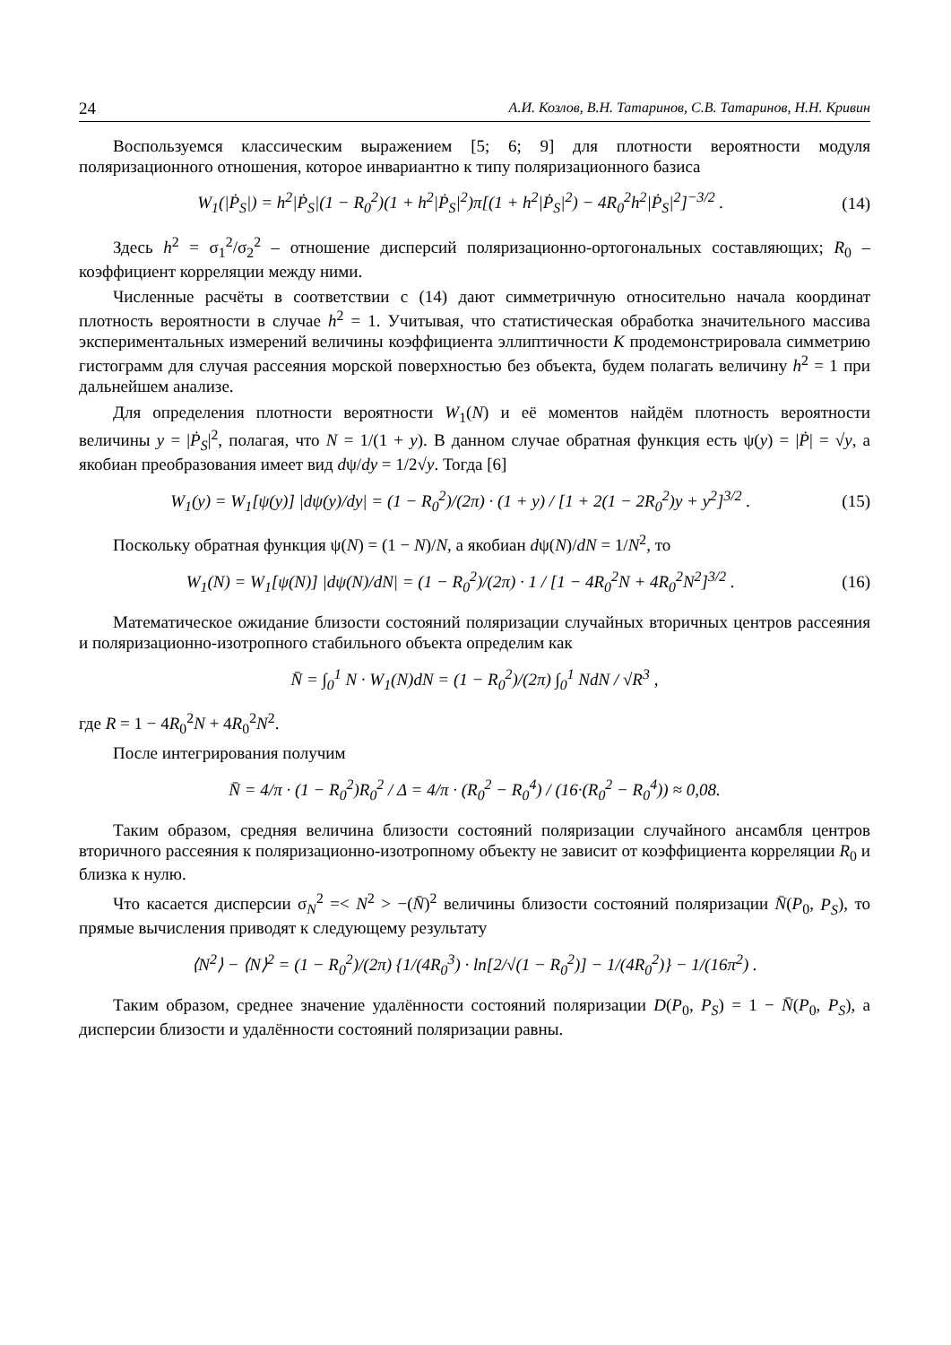24 А.И. Козлов, В.Н. Татаринов, С.В. Татаринов, Н.Н. Кривин
Воспользуемся классическим выражением [5; 6; 9] для плотности вероятности модуля поляризационного отношения, которое инвариантно к типу поляризационного базиса
W<sub>1</sub>(|Ṗ<sub>S</sub>|) = h<sup>2</sup>|Ṗ<sub>S</sub>|(1 − R<sub>0</sub><sup>2</sup>)(1 + h<sup>2</sup>|Ṗ<sub>S</sub>|<sup>2</sup>)π[(1 + h<sup>2</sup>|Ṗ<sub>S</sub>|<sup>2</sup>) − 4R<sub>0</sub><sup>2</sup>h<sup>2</sup>|Ṗ<sub>S</sub>|<sup>2</sup>]<sup>−3/2</sup> . (14)
Здесь h<sup>2</sup> = σ<sub>1</sub><sup>2</sup>/σ<sub>2</sub><sup>2</sup> – отношение дисперсий поляризационно-ортогональных составляющих; R<sub>0</sub> – коэффициент корреляции между ними.
Численные расчёты в соответствии с (14) дают симметричную относительно начала координат плотность вероятности в случае h<sup>2</sup> = 1. Учитывая, что статистическая обработка значительного массива экспериментальных измерений величины коэффициента эллиптичности К продемонстрировала симметрию гистограмм для случая рассеяния морской поверхностью без объекта, будем полагать величину h<sup>2</sup> = 1 при дальнейшем анализе.
Для определения плотности вероятности W<sub>1</sub>(N) и её моментов найдём плотность вероятности величины y = |Ṗ<sub>S</sub>|<sup>2</sup>, полагая, что N = 1/(1 + y). В данном случае обратная функция есть ψ(y) = |Ṗ| = √y, а якобиан преобразования имеет вид dψ/dy = 1/2√y. Тогда [6]
W<sub>1</sub>(y) = W<sub>1</sub>[ψ(y)] |dψ(y)/dy| = (1 − R<sub>0</sub><sup>2</sup>)/(2π) · (1 + y) / [1 + 2(1 − 2R<sub>0</sub><sup>2</sup>)y + y<sup>2</sup>]<sup>3/2</sup> . (15)
Поскольку обратная функция ψ(N) = (1 − N)/N, а якобиан dψ(N)/dN = 1/N<sup>2</sup>, то
W<sub>1</sub>(N) = W<sub>1</sub>[ψ(N)] |dψ(N)/dN| = (1 − R<sub>0</sub><sup>2</sup>)/(2π) · 1 / [1 − 4R<sub>0</sub><sup>2</sup>N + 4R<sub>0</sub><sup>2</sup>N<sup>2</sup>]<sup>3/2</sup> . (16)
Математическое ожидание близости состояний поляризации случайных вторичных центров рассеяния и поляризационно-изотропного стабильного объекта определим как
N̄ = ∫<sub>0</sub><sup>1</sup> N · W<sub>1</sub>(N)dN = (1 − R<sub>0</sub><sup>2</sup>)/(2π) ∫<sub>0</sub><sup>1</sup> NdN / √R<sup>3</sup> ,
где R = 1 − 4R<sub>0</sub><sup>2</sup>N + 4R<sub>0</sub><sup>2</sup>N<sup>2</sup>.
После интегрирования получим
N̄ = 4/π · (1 − R<sub>0</sub><sup>2</sup>)R<sub>0</sub><sup>2</sup> / Δ = 4/π · (R<sub>0</sub><sup>2</sup> − R<sub>0</sub><sup>4</sup>) / (16·(R<sub>0</sub><sup>2</sup> − R<sub>0</sub><sup>4</sup>)) ≈ 0,08.
Таким образом, средняя величина близости состояний поляризации случайного ансамбля центров вторичного рассеяния к поляризационно-изотропному объекту не зависит от коэффициента корреляции R<sub>0</sub> и близка к нулю.
Что касается дисперсии σ<sub>N</sub><sup>2</sup> =< N<sup>2</sup> > −(N̄)<sup>2</sup> величины близости состояний поляризации N̄(P<sub>0</sub>, P<sub>S</sub>), то прямые вычисления приводят к следующему результату
⟨N<sup>2</sup>⟩ − ⟨N⟩<sup>2</sup> = (1 − R<sub>0</sub><sup>2</sup>)/(2π) {1/(4R<sub>0</sub><sup>3</sup>) · ln[2/√(1 − R<sub>0</sub><sup>2</sup>)] − 1/(4R<sub>0</sub><sup>2</sup>)} − 1/(16π<sup>2</sup>) .
Таким образом, среднее значение удалённости состояний поляризации D(P<sub>0</sub>, P<sub>S</sub>) = 1 − N̄(P<sub>0</sub>, P<sub>S</sub>), а дисперсии близости и удалённости состояний поляризации равны.